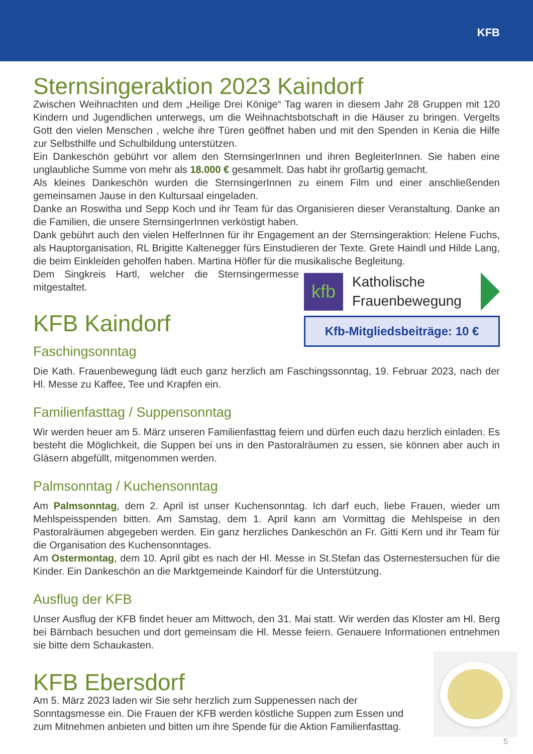KFB
Sternsingeraktion 2023 Kaindorf
Zwischen Weihnachten und dem „Heilige Drei Könige“ Tag waren in diesem Jahr 28 Gruppen mit 120 Kindern und Jugendlichen unterwegs, um die Weihnachtsbotschaft in die Häuser zu bringen. Vergelts Gott den vielen Menschen , welche ihre Türen geöffnet haben und mit den Spenden in Kenia die Hilfe zur Selbsthilfe und Schulbildung unterstützen.
Ein Dankeschön gebührt vor allem den SternsingerInnen und ihren BegleiterInnen. Sie haben eine unglaubliche Summe von mehr als 18.000 € gesammelt. Das habt ihr großartig gemacht.
Als kleines Dankeschön wurden die SternsingerInnen zu einem Film und einer anschließenden gemeinsamen Jause in den Kultursaal eingeladen.
Danke an Roswitha und Sepp Koch und ihr Team für das Organisieren dieser Veranstaltung. Danke an die Familien, die unsere SternsingerInnen verköstigt haben.
Dank gebührt auch den vielen HelferInnen für ihr Engagement an der Sternsingeraktion: Helene Fuchs, als Hauptorganisation, RL Brigitte Kaltenegger fürs Einstudieren der Texte. Grete Haindl und Hilde Lang, die beim Einkleiden geholfen haben. Martina Höfler für die musikalische Begleitung.
kfb
Katholische
Frauenbewegung
Kfb-Mitgliedsbeiträge: 10 €
Dem Singkreis Hartl, welcher die Sternsingermesse mitgestaltet.
KFB Kaindorf
Faschingsonntag
Die Kath. Frauenbewegung lädt euch ganz herzlich am Faschingssonntag, 19. Februar 2023, nach der Hl. Messe zu Kaffee, Tee und Krapfen ein.
Familienfasttag / Suppensonntag
Wir werden heuer am 5. März unseren Familienfasttag feiern und dürfen euch dazu herzlich einladen. Es besteht die Möglichkeit, die Suppen bei uns in den Pastoralräumen zu essen, sie können aber auch in Gläsern abgefüllt, mitgenommen werden.
Palmsonntag / Kuchensonntag
Am Palmsonntag, dem 2. April ist unser Kuchensonntag. Ich darf euch, liebe Frauen, wieder um Mehlspeisspenden bitten. Am Samstag, dem 1. April kann am Vormittag die Mehlspeise in den Pastoralräumen abgegeben werden. Ein ganz herzliches Dankeschön an Fr. Gitti Kern und ihr Team für die Organisation des Kuchensonntages.
Am Ostermontag, dem 10. April gibt es nach der Hl. Messe in St.Stefan das Osternestersuchen für die Kinder. Ein Dankeschön an die Marktgemeinde Kaindorf für die Unterstützung.
Ausflug der KFB
Unser Ausflug der KFB findet heuer am Mittwoch, den 31. Mai statt. Wir werden das Kloster am Hl. Berg bei Bärnbach besuchen und dort gemeinsam die Hl. Messe feiern. Genauere Informationen entnehmen sie bitte dem Schaukasten.
KFB Ebersdorf
Am 5. März 2023 laden wir Sie sehr herzlich zum Suppenessen nach der Sonntagsmesse ein. Die Frauen der KFB werden köstliche Suppen zum Essen und zum Mitnehmen anbieten und bitten um ihre Spende für die Aktion Familienfasttag.
5